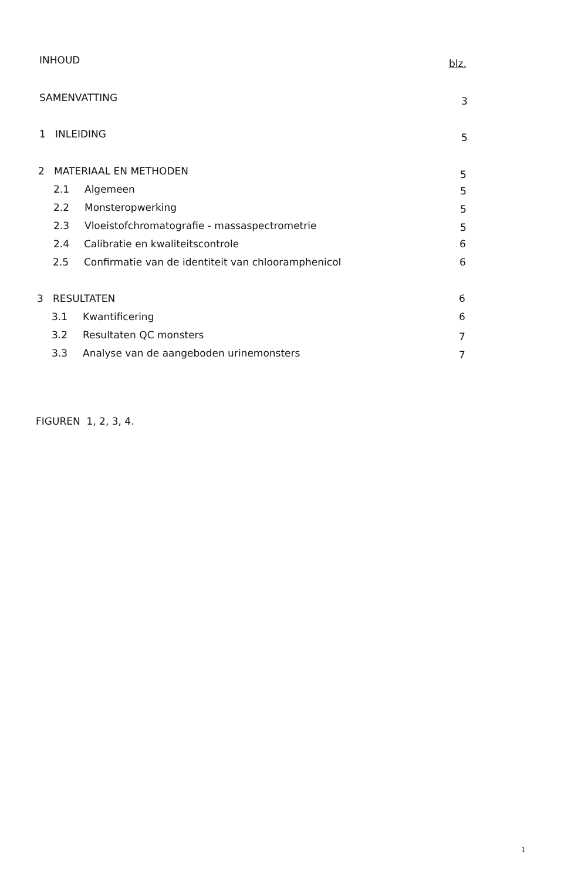INHOUD blz.
SAMENVATTING 3
1 INLEIDING 5
2 MATERIAAL EN METHODEN 5
2.1 Algemeen 5
2.2 Monsteropwerking 5
2.3 Vloeistofchromatografie - massaspectrometrie 5
2.4 Calibratie en kwaliteitscontrole 6
2.5 Confirmatie van de identiteit van chlooramphenicol 6
3 RESULTATEN 6
3.1 Kwantificering 6
3.2 Resultaten QC monsters 7
3.3 Analyse van de aangeboden urinemonsters 7
FIGUREN 1, 2, 3, 4.
1